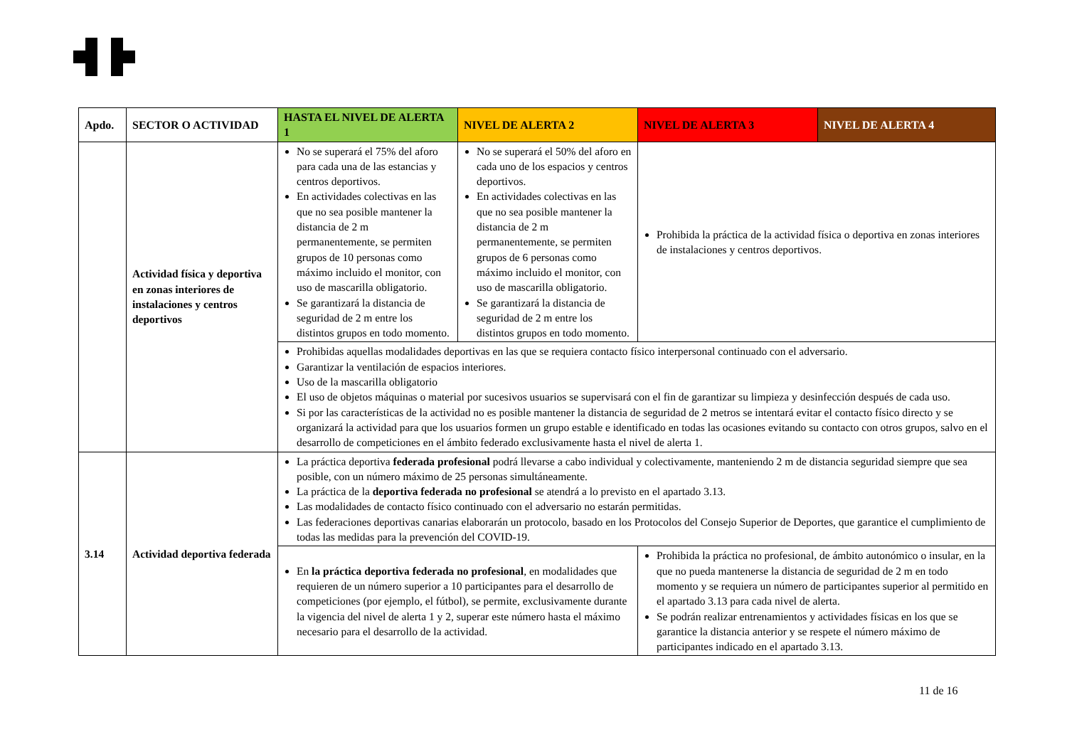| Apdo. | SECTOR O ACTIVIDAD | HASTA EL NIVEL DE ALERTA 1 | NIVEL DE ALERTA 2 | NIVEL DE ALERTA 3 | NIVEL DE ALERTA 4 |
| --- | --- | --- | --- | --- | --- |
| | Actividad física y deportiva en zonas interiores de instalaciones y centros deportivos | No se superará el 75% del aforo para cada una de las estancias y centros deportivos. En actividades colectivas en las que no sea posible mantener la distancia de 2 m permanentemente, se permiten grupos de 10 personas como máximo incluido el monitor, con uso de mascarilla obligatorio. Se garantizará la distancia de seguridad de 2 m entre los distintos grupos en todo momento. | No se superará el 50% del aforo en cada uno de los espacios y centros deportivos. En actividades colectivas en las que no sea posible mantener la distancia de 2 m permanentemente, se permiten grupos de 6 personas como máximo incluido el monitor, con uso de mascarilla obligatorio. Se garantizará la distancia de seguridad de 2 m entre los distintos grupos en todo momento. | Prohibida la práctica de la actividad física o deportiva en zonas interiores de instalaciones y centros deportivos. | |
| | | Prohibidas aquellas modalidades deportivas en las que se requiera contacto físico interpersonal continuado con el adversario. Garantizar la ventilación de espacios interiores. Uso de la mascarilla obligatorio El uso de objetos máquinas o material por sucesivos usuarios se supervisará con el fin de garantizar su limpieza y desinfección después de cada uso. Si por las características de la actividad no es posible mantener la distancia de seguridad de 2 metros se intentará evitar el contacto físico directo y se organizará la actividad para que los usuarios formen un grupo estable e identificado en todas las ocasiones evitando su contacto con otros grupos, salvo en el desarrollo de competiciones en el ámbito federado exclusivamente hasta el nivel de alerta 1. | | | |
| 3.14 | Actividad deportiva federada | La práctica deportiva federada profesional podrá llevarse a cabo individual y colectivamente, manteniendo 2 m de distancia seguridad siempre que sea posible, con un número máximo de 25 personas simultáneamente. La práctica de la deportiva federada no profesional se atendrá a lo previsto en el apartado 3.13. Las modalidades de contacto físico continuado con el adversario no estarán permitidas. Las federaciones deportivas canarias elaborarán un protocolo, basado en los Protocolos del Consejo Superior de Deportes, que garantice el cumplimiento de todas las medidas para la prevención del COVID-19. | | | |
| | | En la práctica deportiva federada no profesional , en modalidades que requieren de un número superior a 10 participantes para el desarrollo de competiciones (por ejemplo, el fútbol), se permite, exclusivamente durante la vigencia del nivel de alerta 1 y 2, superar este número hasta el máximo necesario para el desarrollo de la actividad. | | Prohibida la práctica no profesional, de ámbito autonómico o insular, en la que no pueda mantenerse la distancia de seguridad de 2 m en todo momento y se requiera un número de participantes superior al permitido en el apartado 3.13 para cada nivel de alerta. Se podrán realizar entrenamientos y actividades físicas en los que se garantice la distancia anterior y se respete el número máximo de participantes indicado en el apartado 3.13. | |
11 de 16